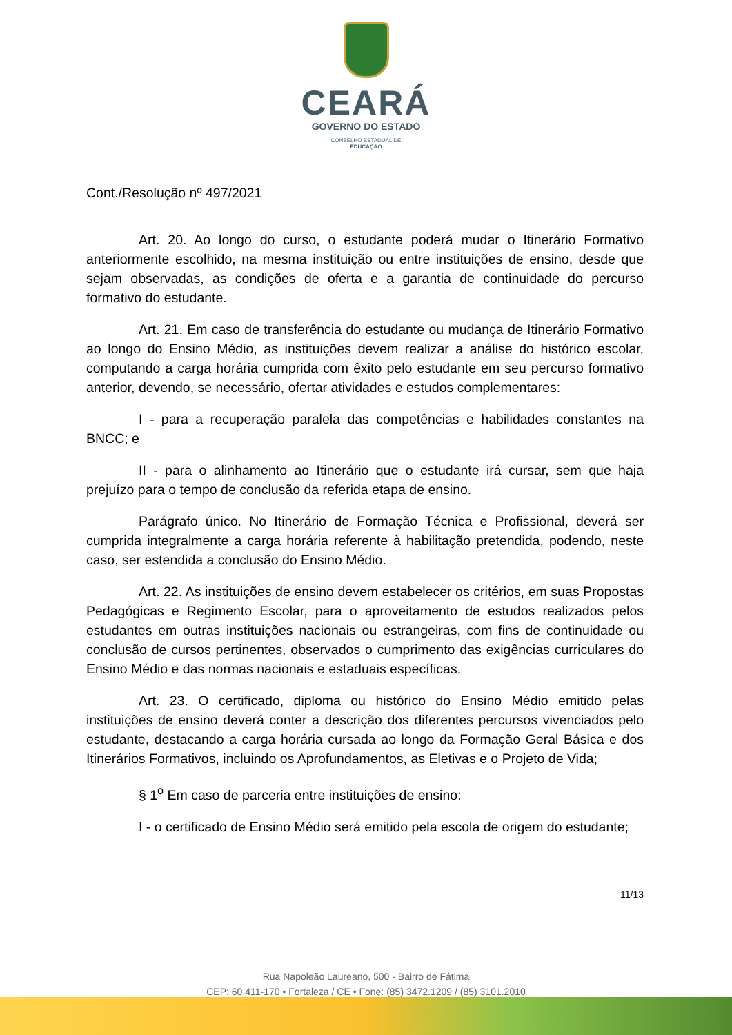CEARÁ
GOVERNO DO ESTADO
CONSELHO ESTADUAL DE
EDUCAÇÃO
Cont./Resolução nº 497/2021
Art. 20. Ao longo do curso, o estudante poderá mudar o Itinerário Formativo anteriormente escolhido, na mesma instituição ou entre instituições de ensino, desde que sejam observadas, as condições de oferta e a garantia de continuidade do percurso formativo do estudante.
Art. 21. Em caso de transferência do estudante ou mudança de Itinerário Formativo ao longo do Ensino Médio, as instituições devem realizar a análise do histórico escolar, computando a carga horária cumprida com êxito pelo estudante em seu percurso formativo anterior, devendo, se necessário, ofertar atividades e estudos complementares:
I - para a recuperação paralela das competências e habilidades constantes na BNCC; e
II - para o alinhamento ao Itinerário que o estudante irá cursar, sem que haja prejuízo para o tempo de conclusão da referida etapa de ensino.
Parágrafo único. No Itinerário de Formação Técnica e Profissional, deverá ser cumprida integralmente a carga horária referente à habilitação pretendida, podendo, neste caso, ser estendida a conclusão do Ensino Médio.
Art. 22. As instituições de ensino devem estabelecer os critérios, em suas Propostas Pedagógicas e Regimento Escolar, para o aproveitamento de estudos realizados pelos estudantes em outras instituições nacionais ou estrangeiras, com fins de continuidade ou conclusão de cursos pertinentes, observados o cumprimento das exigências curriculares do Ensino Médio e das normas nacionais e estaduais específicas.
Art. 23. O certificado, diploma ou histórico do Ensino Médio emitido pelas instituições de ensino deverá conter a descrição dos diferentes percursos vivenciados pelo estudante, destacando a carga horária cursada ao longo da Formação Geral Básica e dos Itinerários Formativos, incluindo os Aprofundamentos, as Eletivas e o Projeto de Vida;
§ 1<sup>o</sup> Em caso de parceria entre instituições de ensino:
I - o certificado de Ensino Médio será emitido pela escola de origem do estudante;
11/13
Rua Napoleão Laureano, 500 - Bairro de Fátima
CEP: 60.411-170 • Fortaleza / CE • Fone: (85) 3472.1209 / (85) 3101.2010